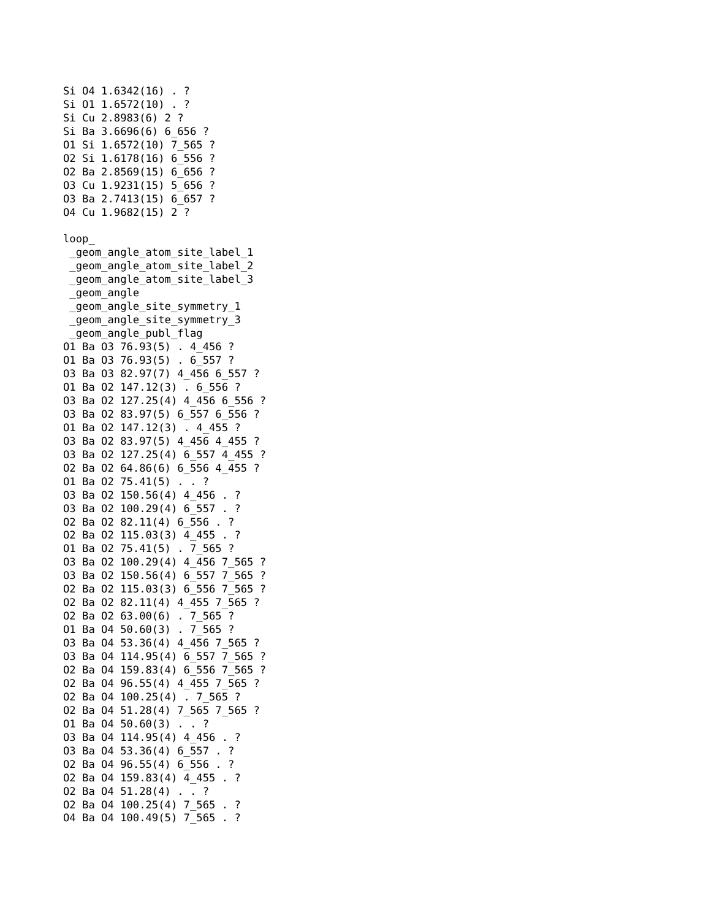Si O4 1.6342(16) . ?
Si O1 1.6572(10) . ?
Si Cu 2.8983(6) 2 ?
Si Ba 3.6696(6) 6_656 ?
O1 Si 1.6572(10) 7_565 ?
O2 Si 1.6178(16) 6_556 ?
O2 Ba 2.8569(15) 6_656 ?
O3 Cu 1.9231(15) 5_656 ?
O3 Ba 2.7413(15) 6_657 ?
O4 Cu 1.9682(15) 2 ?

loop_
 _geom_angle_atom_site_label_1
 _geom_angle_atom_site_label_2
 _geom_angle_atom_site_label_3
 _geom_angle
 _geom_angle_site_symmetry_1
 _geom_angle_site_symmetry_3
 _geom_angle_publ_flag
O1 Ba O3 76.93(5) . 4_456 ?
O1 Ba O3 76.93(5) . 6_557 ?
O3 Ba O3 82.97(7) 4_456 6_557 ?
O1 Ba O2 147.12(3) . 6_556 ?
O3 Ba O2 127.25(4) 4_456 6_556 ?
O3 Ba O2 83.97(5) 6_557 6_556 ?
O1 Ba O2 147.12(3) . 4_455 ?
O3 Ba O2 83.97(5) 4_456 4_455 ?
O3 Ba O2 127.25(4) 6_557 4_455 ?
O2 Ba O2 64.86(6) 6_556 4_455 ?
O1 Ba O2 75.41(5) . . ?
O3 Ba O2 150.56(4) 4_456 . ?
O3 Ba O2 100.29(4) 6_557 . ?
O2 Ba O2 82.11(4) 6_556 . ?
O2 Ba O2 115.03(3) 4_455 . ?
O1 Ba O2 75.41(5) . 7_565 ?
O3 Ba O2 100.29(4) 4_456 7_565 ?
O3 Ba O2 150.56(4) 6_557 7_565 ?
O2 Ba O2 115.03(3) 6_556 7_565 ?
O2 Ba O2 82.11(4) 4_455 7_565 ?
O2 Ba O2 63.00(6) . 7_565 ?
O1 Ba O4 50.60(3) . 7_565 ?
O3 Ba O4 53.36(4) 4_456 7_565 ?
O3 Ba O4 114.95(4) 6_557 7_565 ?
O2 Ba O4 159.83(4) 6_556 7_565 ?
O2 Ba O4 96.55(4) 4_455 7_565 ?
O2 Ba O4 100.25(4) . 7_565 ?
O2 Ba O4 51.28(4) 7_565 7_565 ?
O1 Ba O4 50.60(3) . . ?
O3 Ba O4 114.95(4) 4_456 . ?
O3 Ba O4 53.36(4) 6_557 . ?
O2 Ba O4 96.55(4) 6_556 . ?
O2 Ba O4 159.83(4) 4_455 . ?
O2 Ba O4 51.28(4) . . ?
O2 Ba O4 100.25(4) 7_565 . ?
O4 Ba O4 100.49(5) 7_565 . ?